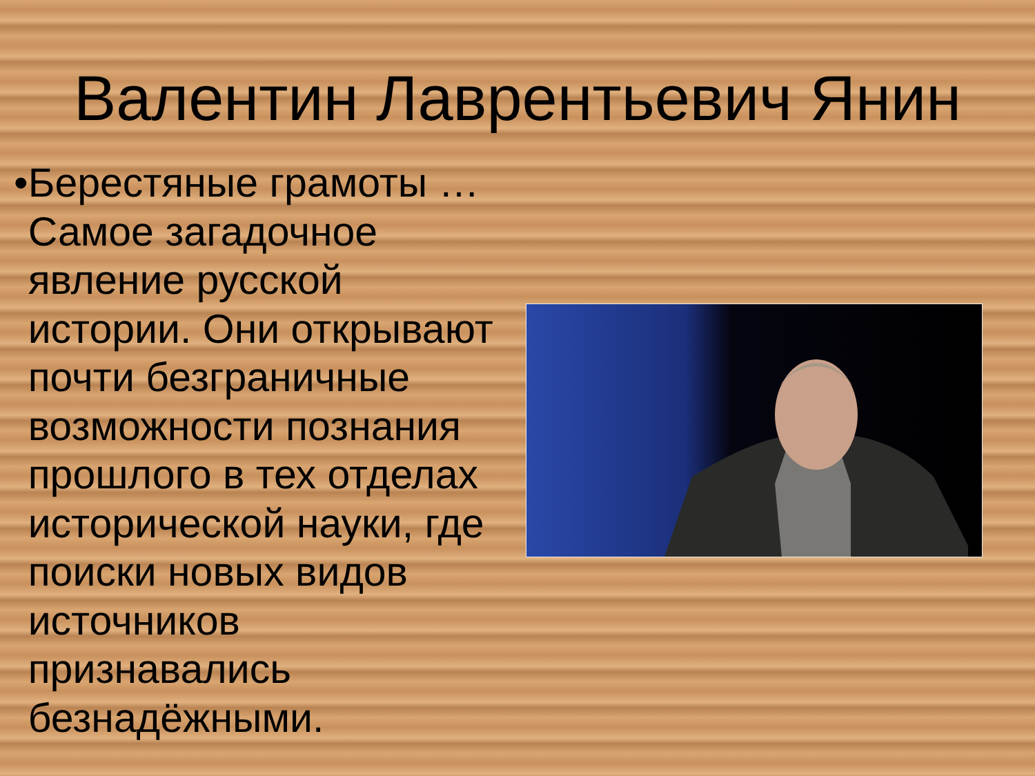Валентин Лаврентьевич Янин
• Берестяные грамоты … Самое загадочное явление русской истории. Они открывают почти безграничные возможности познания прошлого в тех отделах исторической науки, где поиски новых видов источников признавались безнадёжными.